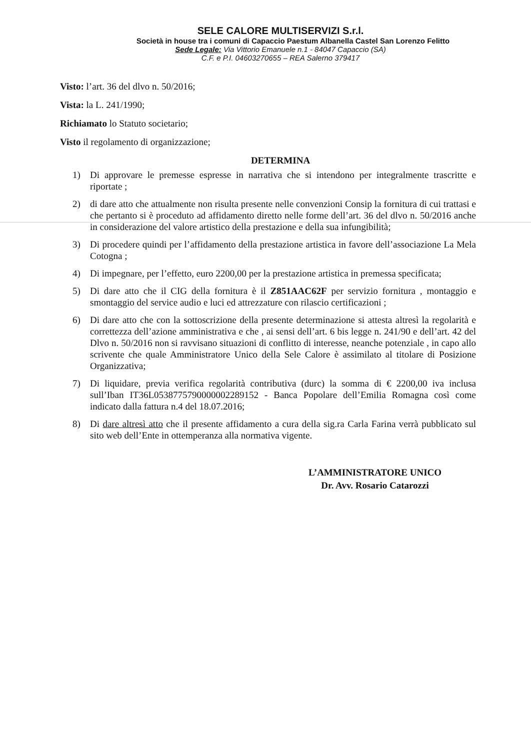SELE CALORE MULTISERVIZI S.r.l.
Società in house tra i comuni di Capaccio Paestum Albanella Castel San Lorenzo Felitto
Sede Legale: Via Vittorio Emanuele n.1 - 84047 Capaccio (SA)
C.F. e P.I. 04603270655 – REA Salerno 379417
Visto: l’art. 36 del dlvo n. 50/2016;
Vista: la L. 241/1990;
Richiamato lo Statuto societario;
Visto il regolamento di organizzazione;
DETERMINA
1) Di approvare le premesse espresse in narrativa che si intendono per integralmente trascritte e riportate ;
2) di dare atto che attualmente non risulta presente nelle convenzioni Consip la fornitura di cui trattasi e che pertanto si è proceduto ad affidamento diretto nelle forme dell’art. 36 del dlvo n. 50/2016 anche in considerazione del valore artistico della prestazione e della sua infungibilità;
3) Di procedere quindi per l’affidamento della prestazione artistica in favore dell’associazione La Mela Cotogna ;
4) Di impegnare, per l’effetto, euro 2200,00 per la prestazione artistica in premessa specificata;
5) Di dare atto che il CIG della fornitura è il Z851AAC62F per servizio fornitura , montaggio e smontaggio del service audio e luci ed attrezzature con rilascio certificazioni ;
6) Di dare atto che con la sottoscrizione della presente determinazione si attesta altresì la regolarità e correttezza dell’azione amministrativa e che , ai sensi dell’art. 6 bis legge n. 241/90 e dell’art. 42 del Dlvo n. 50/2016 non si ravvisano situazioni di conflitto di interesse, neanche potenziale , in capo allo scrivente che quale Amministratore Unico della Sele Calore è assimilato al titolare di Posizione Organizzativa;
7) Di liquidare, previa verifica regolarità contributiva (durc) la somma di € 2200,00 iva inclusa sull’Iban IT36L0538775790000002289152 - Banca Popolare dell’Emilia Romagna così come indicato dalla fattura n.4 del 18.07.2016;
8) Di dare altresì atto che il presente affidamento a cura della sig.ra Carla Farina verrà pubblicato sul sito web dell’Ente in ottemperanza alla normativa vigente.
L’AMMINISTRATORE UNICO
Dr. Avv. Rosario Catarozzi